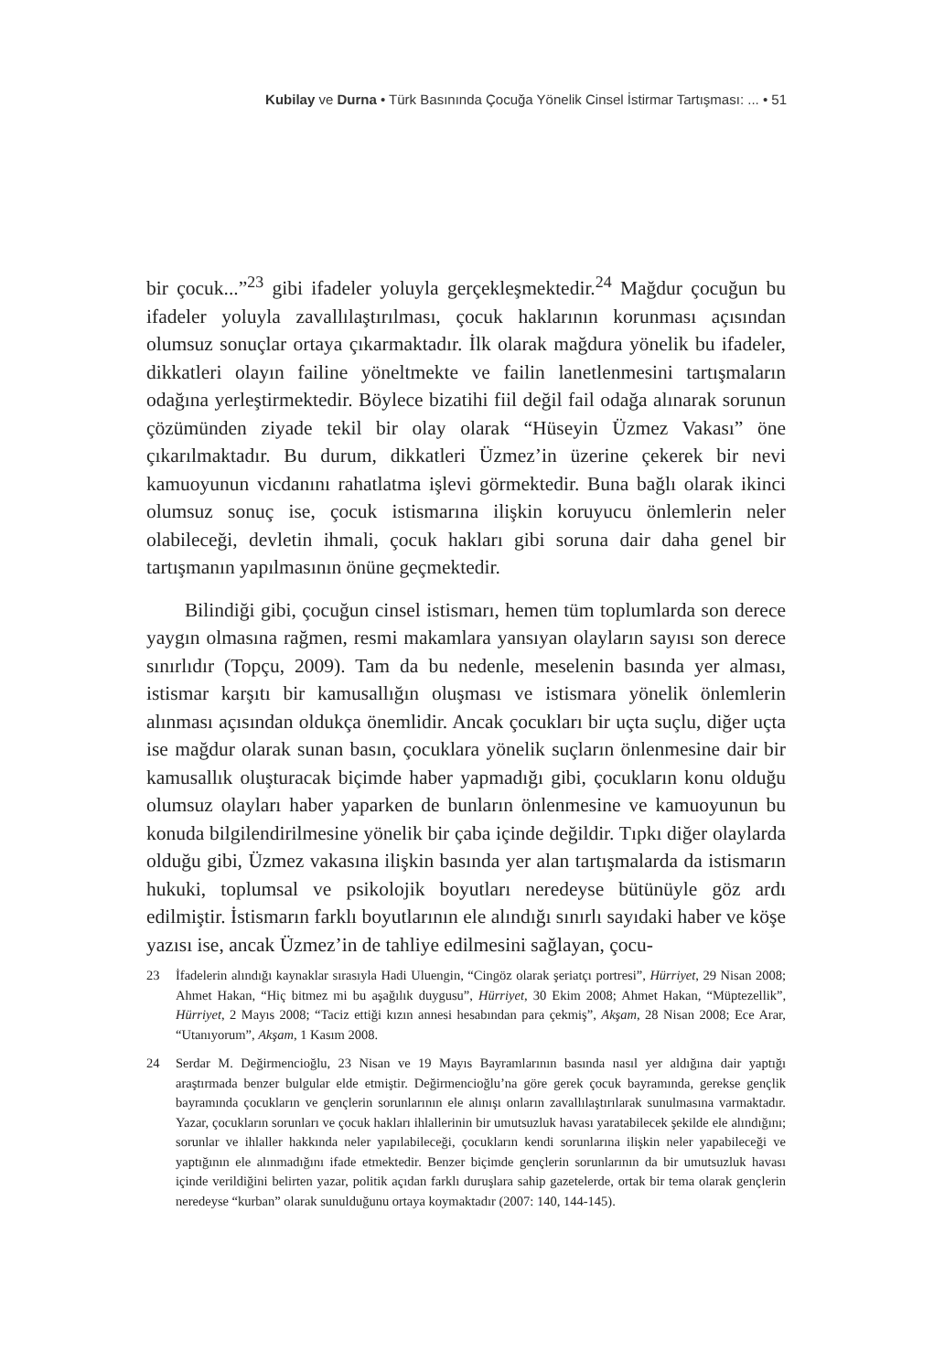Kubilay ve Durna • Türk Basınında Çocuğa Yönelik Cinsel İstirmar Tartışması: ... • 51
bir çocuk...”<sup>23</sup> gibi ifadeler yoluyla gerçekleşmektedir.<sup>24</sup> Mağdur çocuğun bu ifadeler yoluyla zavallılaştırılması, çocuk haklarının korunması açısından olumsuz sonuçlar ortaya çıkarmaktadır. İlk olarak mağdura yönelik bu ifadeler, dikkatleri olayın failine yöneltmekte ve failin lanetlenmesini tartışmaların odağına yerleştirmektedir. Böylece bizatihi fiil değil fail odağa alınarak sorunun çözümünden ziyade tekil bir olay olarak “Hüseyin Üzmez Vakası” öne çıkarılmaktadır. Bu durum, dikkatleri Üzmez’in üzerine çekerek bir nevi kamuoyunun vicdanını rahatlatma işlevi görmektedir. Buna bağlı olarak ikinci olumsuz sonuç ise, çocuk istismarına ilişkin koruyucu önlemlerin neler olabileceği, devletin ihmali, çocuk hakları gibi soruna dair daha genel bir tartışmanın yapılmasının önüne geçmektedir.
Bilindiği gibi, çocuğun cinsel istismarı, hemen tüm toplumlarda son derece yaygın olmasına rağmen, resmi makamlara yansıyan olayların sayısı son derece sınırlıdır (Topçu, 2009). Tam da bu nedenle, meselenin basında yer alması, istismar karşıtı bir kamusallığın oluşması ve istismara yönelik önlemlerin alınması açısından oldukça önemlidir. Ancak çocukları bir uçta suçlu, diğer uçta ise mağdur olarak sunan basın, çocuklara yönelik suçların önlenmesine dair bir kamusallık oluşturacak biçimde haber yapmadığı gibi, çocukların konu olduğu olumsuz olayları haber yaparken de bunların önlenmesine ve kamuoyunun bu konuda bilgilendirilmesine yönelik bir çaba içinde değildir. Tıpkı diğer olaylarda olduğu gibi, Üzmez vakasına ilişkin basında yer alan tartışmalarda da istismarın hukuki, toplumsal ve psikolojik boyutları neredeyse bütünüyle göz ardı edilmiştir. İstismarın farklı boyutlarının ele alındığı sınırlı sayıdaki haber ve köşe yazısı ise, ancak Üzmez’in de tahliye edilmesini sağlayan, çocu-
23 İfadelerin alındığı kaynaklar sırasıyla Hadi Uluengin, “Cingöz olarak şeriatçı portresi”, Hürriyet, 29 Nisan 2008; Ahmet Hakan, “Hiç bitmez mi bu aşağılık duygusu”, Hürriyet, 30 Ekim 2008; Ahmet Hakan, “Müptezellik”, Hürriyet, 2 Mayıs 2008; “Taciz ettiği kızın annesi hesabından para çekmiş”, Akşam, 28 Nisan 2008; Ece Arar, “Utanıyorum”, Akşam, 1 Kasım 2008.
24 Serdar M. Değirmencioğlu, 23 Nisan ve 19 Mayıs Bayramlarının basında nasıl yer aldığına dair yaptığı araştırmada benzer bulgular elde etmiştir. Değirmencioğlu’na göre gerek çocuk bayramında, gerekse gençlik bayramında çocukların ve gençlerin sorunlarının ele alınışı onların zavallılaştırılarak sunulmasına varmaktadır. Yazar, çocukların sorunları ve çocuk hakları ihlallerinin bir umutsuzluk havası yaratabilecek şekilde ele alındığını; sorunlar ve ihlaller hakkında neler yapılabileceği, çocukların kendi sorunlarına ilişkin neler yapabileceği ve yaptığının ele alınmadığını ifade etmektedir. Benzer biçimde gençlerin sorunlarının da bir umutsuzluk havası içinde verildiğini belirten yazar, politik açıdan farklı duruşlara sahip gazetelerde, ortak bir tema olarak gençlerin neredeyse “kurban” olarak sunulduğunu ortaya koymaktadır (2007: 140, 144-145).